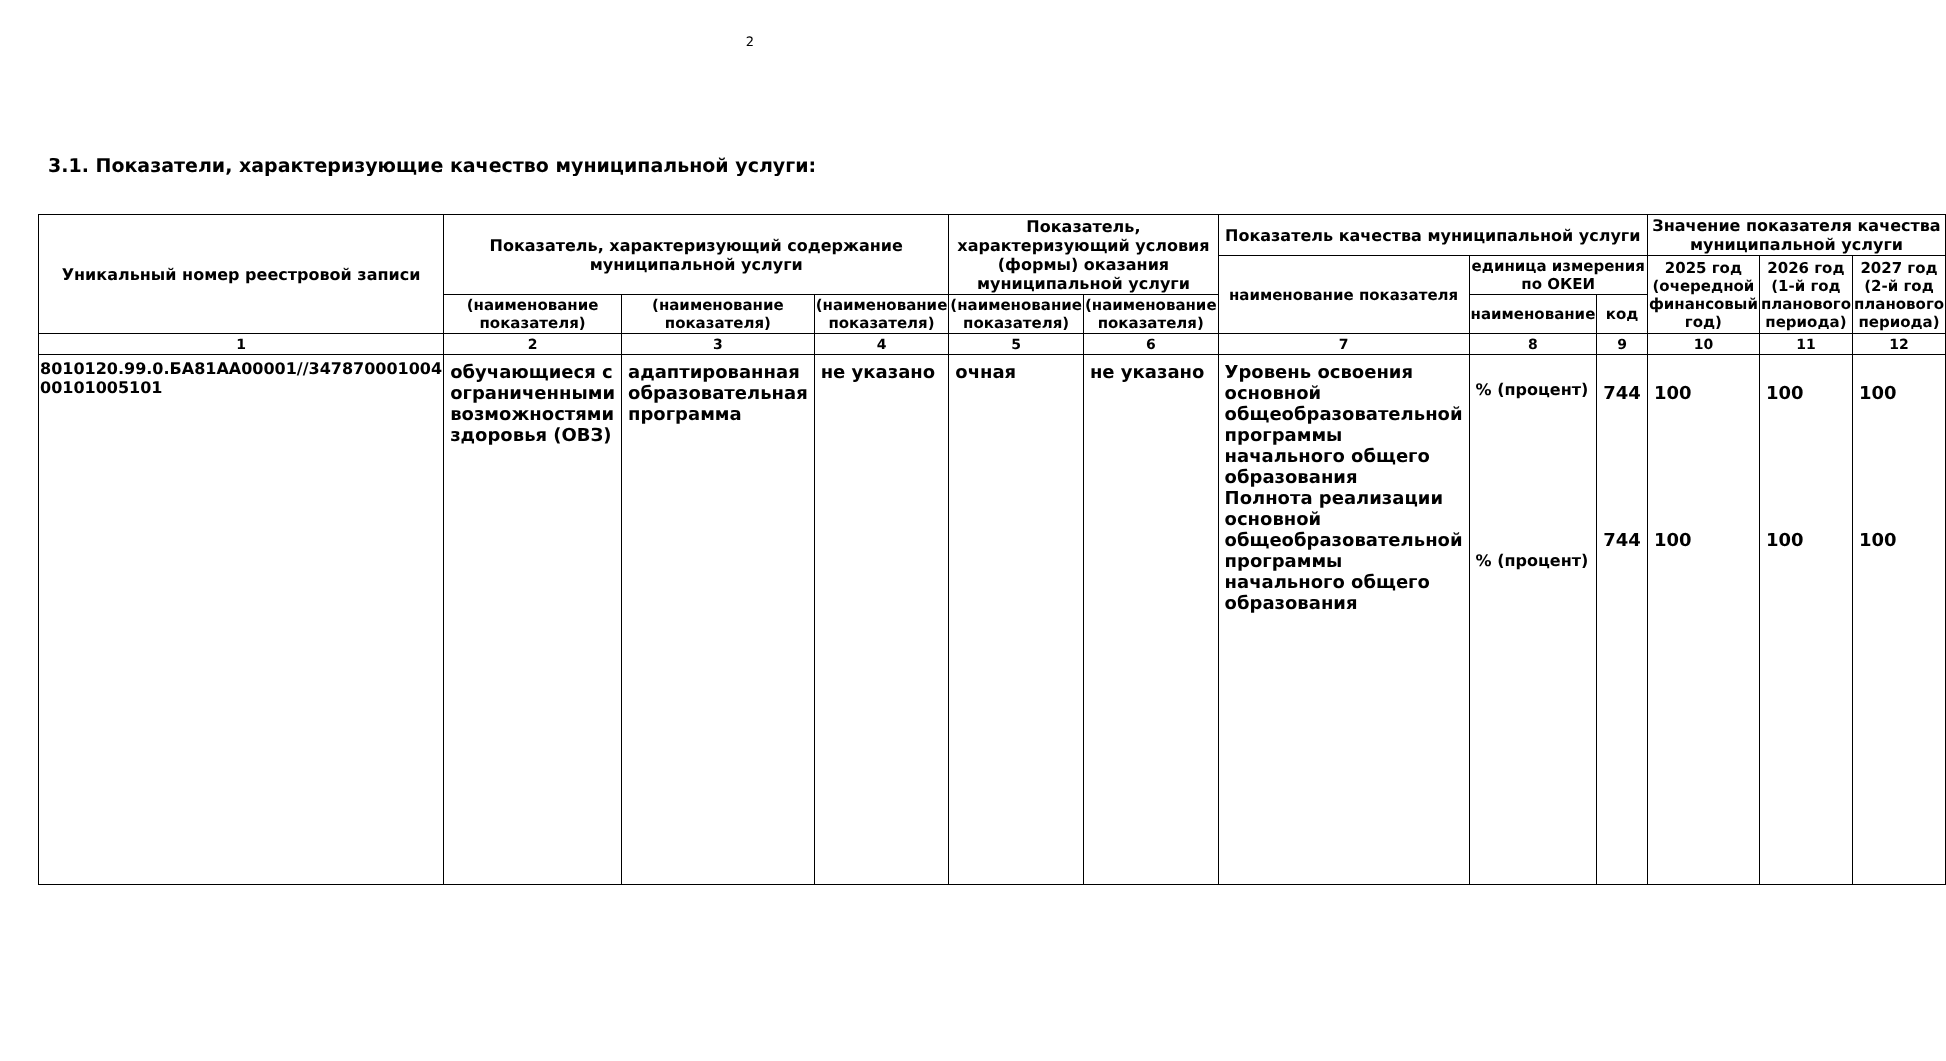2
3.1. Показатели, характеризующие качество муниципальной услуги:
| Уникальный номер реестровой записи | Показатель, характеризующий содержание муниципальной услуги | | | Показатель, характеризующий условия (формы) оказания муниципальной услуги | | Показатель качества муниципальной услуги | | | Значение показателя качества муниципальной услуги | | |
| --- | --- | --- | --- | --- | --- | --- | --- | --- | --- | --- | --- |
| | | | | | | наименование показателя | единица измерения по ОКЕИ | | 2025 год (очередной финансовый год) | 2026 год (1-й год планового периода) | 2027 год (2-й год планового периода) |
| | (наименование показателя) | (наименование показателя) | (наименование показателя) | (наименование показателя) | (наименование показателя) | | наименование | код | | | |
| 1 | 2 | 3 | 4 | 5 | 6 | 7 | 8 | 9 | 10 | 11 | 12 |
| 8010120.99.0.БА81АА00001//347870001004 00101005101 | обучающиеся с ограниченными возможностями здоровья (ОВЗ) | адаптированная образовательная программа | не указано | очная | не указано | Уровень освоения основной общеобразовательной программы начального общего образования Полнота реализации основной общеобразовательной программы начального общего образования | % (процент) % (процент) | 744 744 | 100 100 | 100 100 | 100 100 |